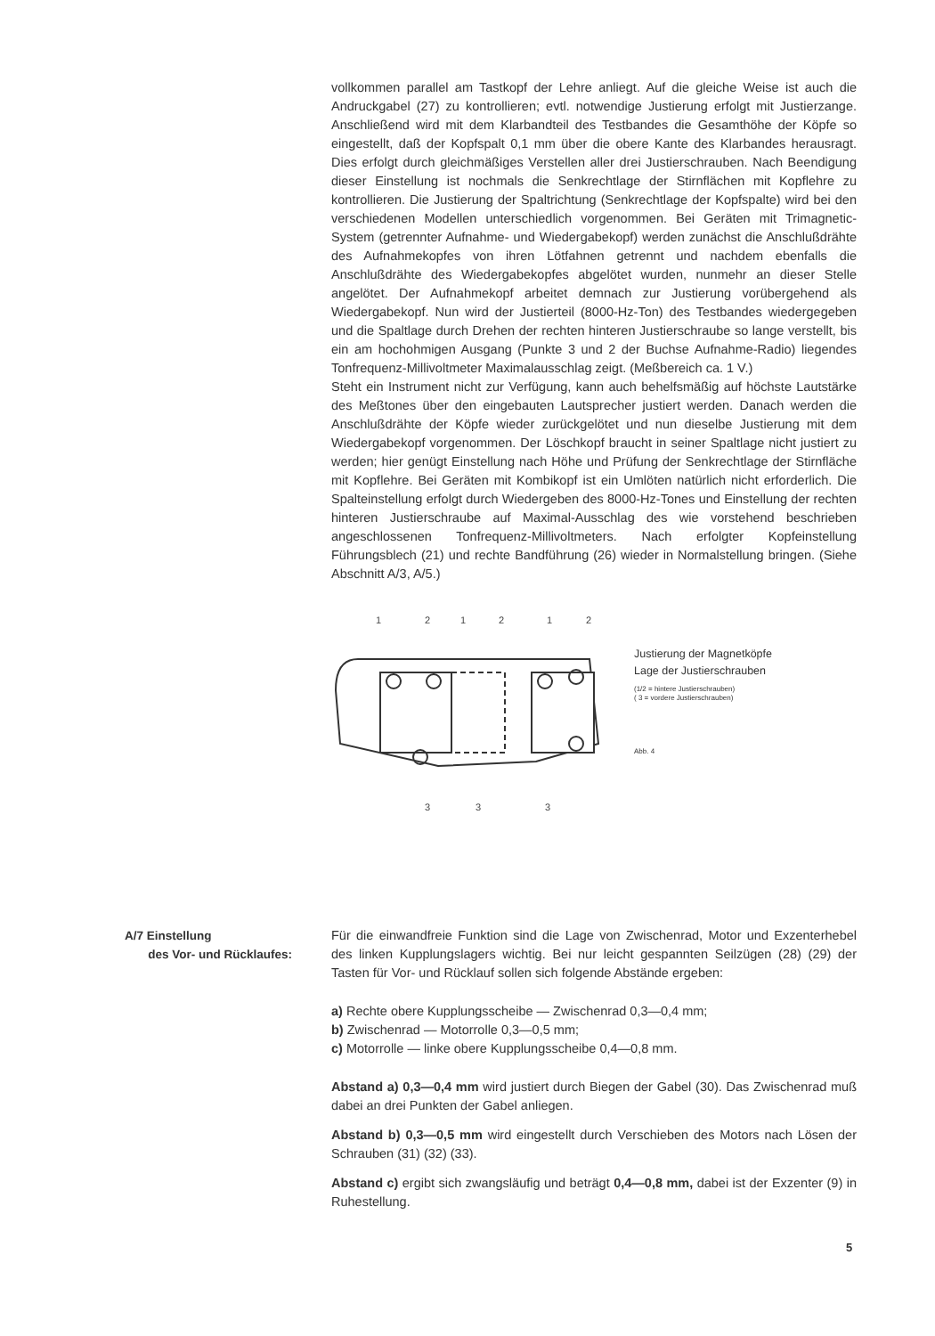vollkommen parallel am Tastkopf der Lehre anliegt. Auf die gleiche Weise ist auch die Andruckgabel (27) zu kontrollieren; evtl. notwendige Justierung erfolgt mit Justierzange. Anschließend wird mit dem Klarbandteil des Testbandes die Gesamthöhe der Köpfe so eingestellt, daß der Kopfspalt 0,1 mm über die obere Kante des Klarbandes herausragt. Dies erfolgt durch gleichmäßiges Verstellen aller drei Justierschrauben. Nach Beendigung dieser Einstellung ist nochmals die Senkrechtlage der Stirnflächen mit Kopflehre zu kontrollieren. Die Justierung der Spaltrichtung (Senkrechtlage der Kopfspalte) wird bei den verschiedenen Modellen unterschiedlich vorgenommen. Bei Geräten mit Trimagnetic-System (getrennter Aufnahme- und Wiedergabekopf) werden zunächst die Anschlußdrähte des Aufnahmekopfes von ihren Lötfahnen getrennt und nachdem ebenfalls die Anschlußdrähte des Wiedergabekopfes abgelötet wurden, nunmehr an dieser Stelle angelötet. Der Aufnahmekopf arbeitet demnach zur Justierung vorübergehend als Wiedergabekopf. Nun wird der Justierteil (8000-Hz-Ton) des Testbandes wiedergegeben und die Spaltlage durch Drehen der rechten hinteren Justierschraube so lange verstellt, bis ein am hochohmigen Ausgang (Punkte 3 und 2 der Buchse Aufnahme-Radio) liegendes Tonfrequenz-Millivoltmeter Maximalausschlag zeigt. (Meßbereich ca. 1 V.)
Steht ein Instrument nicht zur Verfügung, kann auch behelfsmäßig auf höchste Lautstärke des Meßtones über den eingebauten Lautsprecher justiert werden. Danach werden die Anschlußdrähte der Köpfe wieder zurückgelötet und nun dieselbe Justierung mit dem Wiedergabekopf vorgenommen. Der Löschkopf braucht in seiner Spaltlage nicht justiert zu werden; hier genügt Einstellung nach Höhe und Prüfung der Senkrechtlage der Stirnfläche mit Kopflehre. Bei Geräten mit Kombikopf ist ein Umlöten natürlich nicht erforderlich. Die Spalteinstellung erfolgt durch Wiedergeben des 8000-Hz-Tones und Einstellung der rechten hinteren Justierschraube auf Maximal-Ausschlag des wie vorstehend beschrieben angeschlossenen Tonfrequenz-Millivoltmeters. Nach erfolgter Kopfeinstellung Führungsblech (21) und rechte Bandführung (26) wieder in Normalstellung bringen. (Siehe Abschnitt A/3, A/5.)
1
2
1
2
1
2
3
3
3
Justierung der Magnetköpfe
Lage der Justierschrauben
(1/2 = hintere Justierschrauben)
( 3 = vordere Justierschrauben)
Abb. 4
A/7 Einstellung
des Vor- und Rücklaufes:
Für die einwandfreie Funktion sind die Lage von Zwischenrad, Motor und Exzenterhebel des linken Kupplungslagers wichtig. Bei nur leicht gespannten Seilzügen (28) (29) der Tasten für Vor- und Rücklauf sollen sich folgende Abstände ergeben:
a) Rechte obere Kupplungsscheibe — Zwischenrad 0,3—0,4 mm;
b) Zwischenrad — Motorrolle 0,3—0,5 mm;
c) Motorrolle — linke obere Kupplungsscheibe 0,4—0,8 mm.
Abstand a) 0,3—0,4 mm wird justiert durch Biegen der Gabel (30). Das Zwischenrad muß dabei an drei Punkten der Gabel anliegen.
Abstand b) 0,3—0,5 mm wird eingestellt durch Verschieben des Motors nach Lösen der Schrauben (31) (32) (33).
Abstand c) ergibt sich zwangsläufig und beträgt 0,4—0,8 mm, dabei ist der Exzenter (9) in Ruhestellung.
5